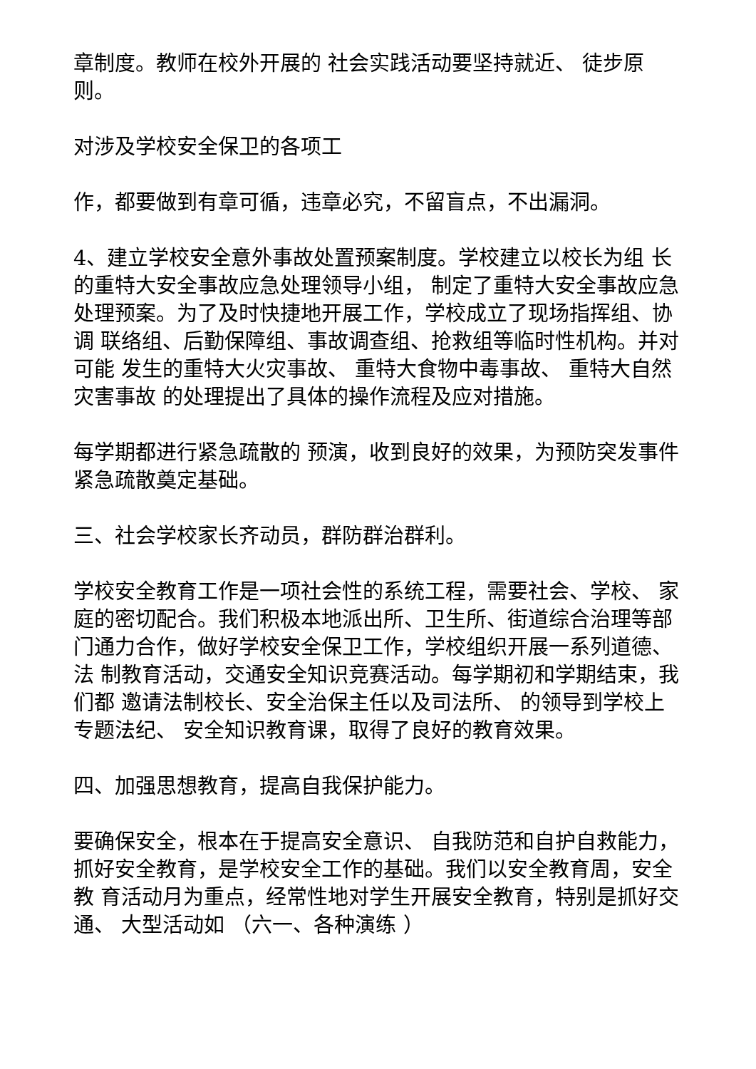章制度。教师在校外开展的 社会实践活动要坚持就近、 徒步原则。
对涉及学校安全保卫的各项工
作，都要做到有章可循，违章必究，不留盲点，不出漏洞。
4、建立学校安全意外事故处置预案制度。学校建立以校长为组 长的重特大安全事故应急处理领导小组， 制定了重特大安全事故应急 处理预案。为了及时快捷地开展工作，学校成立了现场指挥组、协调 联络组、后勤保障组、事故调查组、抢救组等临时性机构。并对可能 发生的重特大火灾事故、 重特大食物中毒事故、 重特大自然灾害事故 的处理提出了具体的操作流程及应对措施。
每学期都进行紧急疏散的 预演，收到良好的效果，为预防突发事件紧急疏散奠定基础。
三、社会学校家长齐动员，群防群治群利。
学校安全教育工作是一项社会性的系统工程，需要社会、学校、 家庭的密切配合。我们积极本地派出所、卫生所、街道综合治理等部 门通力合作，做好学校安全保卫工作，学校组织开展一系列道德、法 制教育活动，交通安全知识竞赛活动。每学期初和学期结束，我们都 邀请法制校长、安全治保主任以及司法所、 的领导到学校上专题法纪、 安全知识教育课，取得了良好的教育效果。
四、加强思想教育，提高自我保护能力。
要确保安全，根本在于提高安全意识、 自我防范和自护自救能力， 抓好安全教育，是学校安全工作的基础。我们以安全教育周，安全教 育活动月为重点，经常性地对学生开展安全教育，特别是抓好交通、 大型活动如 （六一、各种演练 ）